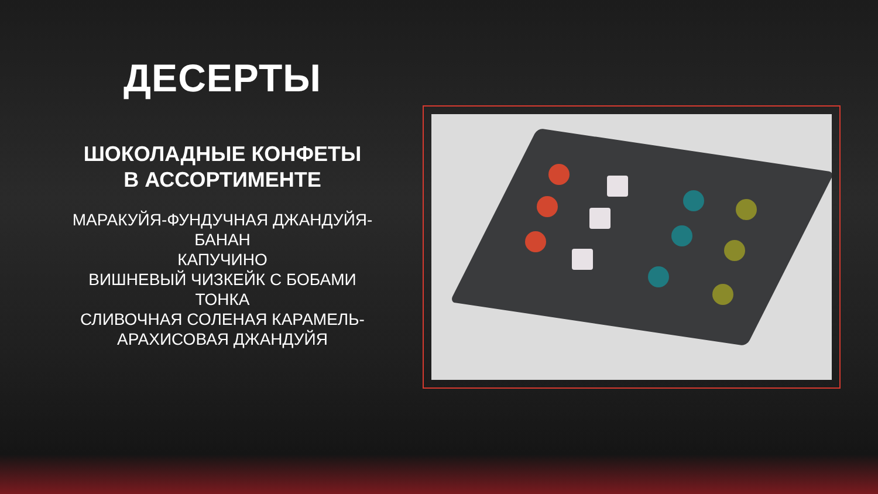ДЕСЕРТЫ
ШОКОЛАДНЫЕ КОНФЕТЫ
В АССОРТИМЕНТЕ
МАРАКУЙЯ-ФУНДУЧНАЯ ДЖАНДУЙЯ-
БАНАН
КАПУЧИНО
ВИШНЕВЫЙ ЧИЗКЕЙК С БОБАМИ
ТОНКА
СЛИВОЧНАЯ СОЛЕНАЯ КАРАМЕЛЬ-
АРАХИСОВАЯ ДЖАНДУЙЯ